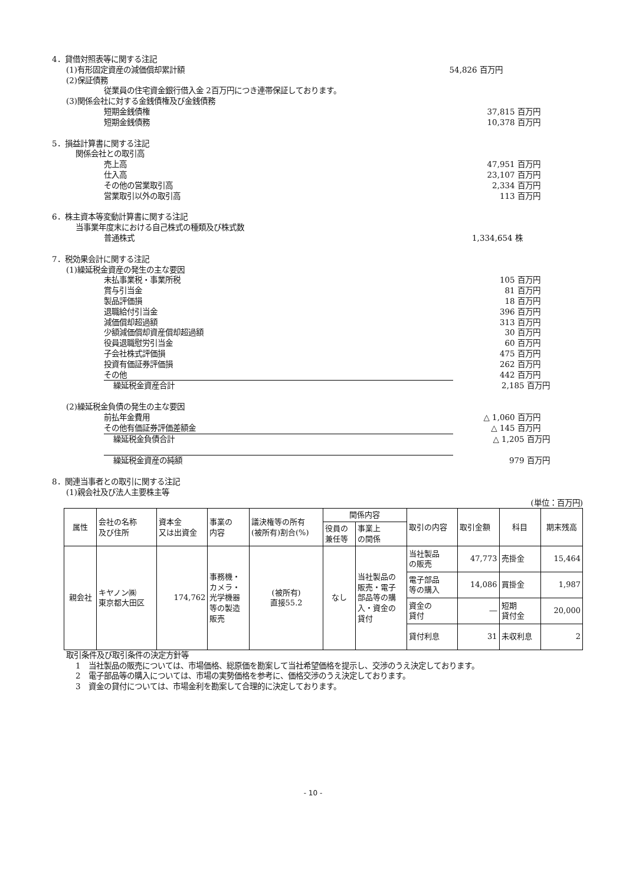4．貸借対照表等に関する注記
(1)有形固定資産の減価償却累計額 54,826 百万円
(2)保証債務
従業員の住宅資金銀行借入金 2百万円につき連帯保証しております。
(3)関係会社に対する金銭債権及び金銭債務
短期金銭債権 37,815 百万円
短期金銭債務 10,378 百万円
5．損益計算書に関する注記
関係会社との取引高
売上高 47,951 百万円
仕入高 23,107 百万円
その他の営業取引高 2,334 百万円
営業取引以外の取引高 113 百万円
6．株主資本等変動計算書に関する注記
当事業年度末における自己株式の種類及び株式数
普通株式 1,334,654 株
7．税効果会計に関する注記
(1)繰延税金資産の発生の主な要因
未払事業税・事業所税 105 百万円
賞与引当金 81 百万円
製品評価損 18 百万円
退職給付引当金 396 百万円
減価償却超過額 313 百万円
少額減価償却資産償却超過額 30 百万円
役員退職慰労引当金 60 百万円
子会社株式評価損 475 百万円
投資有価証券評価損 262 百万円
その他 442 百万円
繰延税金資産合計 2,185 百万円
(2)繰延税金負債の発生の主な要因
前払年金費用 △ 1,060 百万円
その他有価証券評価差額金 △ 145 百万円
繰延税金負債合計 △ 1,205 百万円
繰延税金資産の純額 979 百万円
8．関連当事者との取引に関する注記
(1)親会社及び法人主要株主等
(単位：百万円)
| 属性 | 会社の名称 及び住所 | 資本金 又は出資金 | 事業の 内容 | 議決権等の所有 (被所有)割合(%) | 関係内容 | | 取引の内容 | 取引金額 | 科目 | 期末残高 |
| | | | | | 役員の 兼任等 | 事業上 の関係 | | | | |
| 親会社 | キヤノン㈱ 東京都大田区 | 174,762 | 事務機・ カメラ・ 光学機器 等の製造 販売 | (被所有) 直接55.2 | なし | 当社製品の 販売・電子 部品等の購 入・資金の 貸付 | 当社製品 の販売 | 47,773 | 売掛金 | 15,464 |
| | | | | | | | 電子部品 等の購入 | 14,086 | 買掛金 | 1,987 |
| | | | | | | | 資金の 貸付 | ― | 短期 貸付金 | 20,000 |
| | | | | | | | 貸付利息 | 31 | 未収利息 | 2 |
取引条件及び取引条件の決定方針等
1　当社製品の販売については、市場価格、総原価を勘案して当社希望価格を提示し、交渉のうえ決定しております。
2　電子部品等の購入については、市場の実勢価格を参考に、価格交渉のうえ決定しております。
3　資金の貸付については、市場金利を勘案して合理的に決定しております。
- 10 -